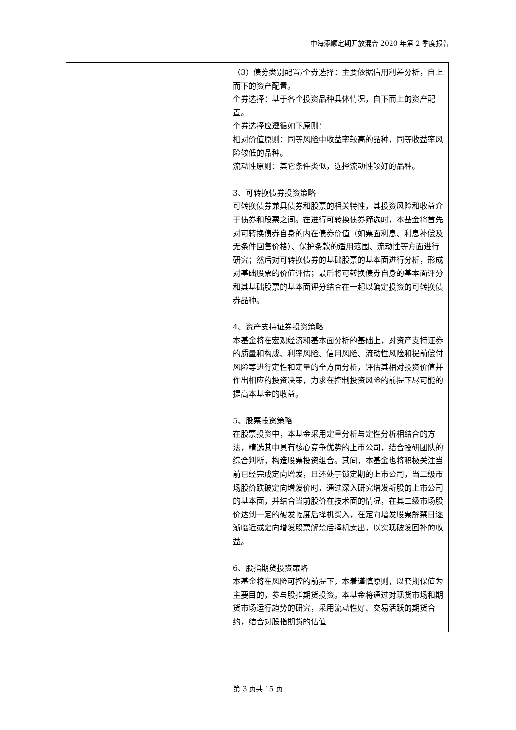中海添顺定期开放混合 2020 年第 2 季度报告
| | （3）债券类别配置/个券选择：主要依据信用利差分析，自上而下的资产配置。 个券选择：基于各个投资品种具体情况，自下而上的资产配置。 个券选择应遵循如下原则： 相对价值原则：同等风险中收益率较高的品种，同等收益率风险较低的品种。 流动性原则：其它条件类似，选择流动性较好的品种。 3、可转换债券投资策略 可转换债券兼具债券和股票的相关特性，其投资风险和收益介于债券和股票之间。在进行可转换债券筛选时，本基金将首先对可转换债券自身的内在债券价值（如票面利息、利息补偿及无条件回售价格）、保护条款的适用范围、流动性等方面进行研究；然后对可转换债券的基础股票的基本面进行分析，形成对基础股票的价值评估；最后将可转换债券自身的基本面评分和其基础股票的基本面评分结合在一起以确定投资的可转换债券品种。 4、资产支持证券投资策略 本基金将在宏观经济和基本面分析的基础上，对资产支持证券的质量和构成、利率风险、信用风险、流动性风险和提前偿付风险等进行定性和定量的全方面分析，评估其相对投资价值并作出相应的投资决策，力求在控制投资风险的前提下尽可能的提高本基金的收益。 5、股票投资策略 在股票投资中，本基金采用定量分析与定性分析相结合的方法，精选其中具有核心竞争优势的上市公司，结合投研团队的综合判断，构造股票投资组合。其间，本基金也将积极关注当前已经完成定向增发，且还处于锁定期的上市公司，当二级市场股价跌破定向增发价时，通过深入研究增发新股的上市公司的基本面，并结合当前股价在技术面的情况，在其二级市场股价达到一定的破发幅度后择机买入，在定向增发股票解禁日逐渐临近或定向增发股票解禁后择机卖出，以实现破发回补的收益。 6、股指期货投资策略 本基金将在风险可控的前提下，本着谨慎原则，以套期保值为主要目的，参与股指期货投资。本基金将通过对现货市场和期货市场运行趋势的研究，采用流动性好、交易活跃的期货合约，结合对股指期货的估值 |
第 3 页共 15 页